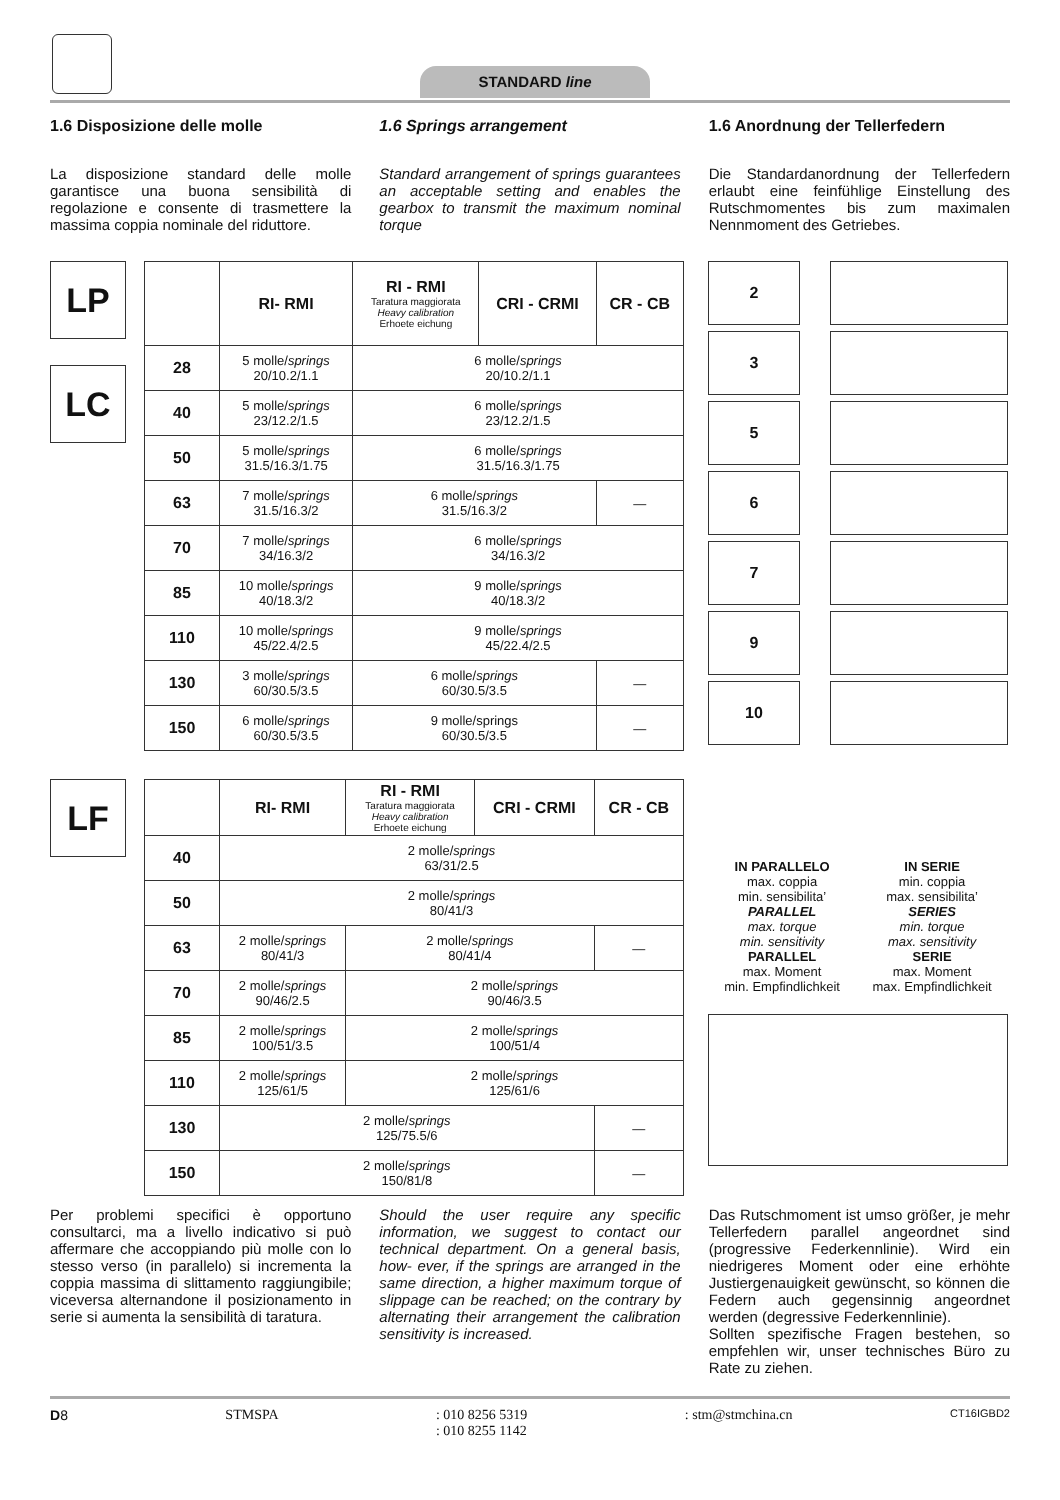STANDARD line
1.6 Disposizione delle molle
La disposizione standard delle molle garantisce una buona sensibilità di regolazione e consente di trasmettere la massima coppia nominale del riduttore.
1.6 Springs arrangement
Standard arrangement of springs guarantees an acceptable setting and enables the gearbox to transmit the maximum nominal torque
1.6 Anordnung der Tellerfedern
Die Standardanordnung der Tellerfedern erlaubt eine feinfühlige Einstellung des Rutschmomentes bis zum maximalen Nennmoment des Getriebes.
LP
LC
| | RI- RMI | RI - RMI Taratura maggiorata Heavy calibration Erhoete eichung | CRI - CRMI | CR - CB |
| --- | --- | --- | --- | --- |
| 28 | 5 molle/ springs 20/10.2/1.1 | 6 molle/ springs 20/10.2/1.1 | | |
| 40 | 5 molle/ springs 23/12.2/1.5 | 6 molle/ springs 23/12.2/1.5 | | |
| 50 | 5 molle/ springs 31.5/16.3/1.75 | 6 molle/ springs 31.5/16.3/1.75 | | |
| 63 | 7 molle/ springs 31.5/16.3/2 | 6 molle/ springs 31.5/16.3/2 | | — |
| 70 | 7 molle/ springs 34/16.3/2 | 6 molle/ springs 34/16.3/2 | | |
| 85 | 10 molle/ springs 40/18.3/2 | 9 molle/ springs 40/18.3/2 | | |
| 110 | 10 molle/ springs 45/22.4/2.5 | 9 molle/ springs 45/22.4/2.5 | | |
| 130 | 3 molle/ springs 60/30.5/3.5 | 6 molle/ springs 60/30.5/3.5 | | — |
| 150 | 6 molle/ springs 60/30.5/3.5 | 9 molle/springs 60/30.5/3.5 | | — |
2
3
5
6
7
9
10
LF
| | RI- RMI | RI - RMI Taratura maggiorata Heavy calibration Erhoete eichung | CRI - CRMI | CR - CB |
| --- | --- | --- | --- | --- |
| 40 | 2 molle/ springs 63/31/2.5 | | | |
| 50 | 2 molle/ springs 80/41/3 | | | |
| 63 | 2 molle/ springs 80/41/3 | 2 molle/ springs 80/41/4 | | — |
| 70 | 2 molle/ springs 90/46/2.5 | 2 molle/ springs 90/46/3.5 | | |
| 85 | 2 molle/ springs 100/51/3.5 | 2 molle/ springs 100/51/4 | | |
| 110 | 2 molle/ springs 125/61/5 | 2 molle/ springs 125/61/6 | | |
| 130 | 2 molle/ springs 125/75.5/6 | | | — |
| 150 | 2 molle/ springs 150/81/8 | | | — |
IN PARALLELO
max. coppia
min. sensibilita’
PARALLEL
max. torque
min. sensitivity
PARALLEL
max. Moment
min. Empfindlichkeit
IN SERIE
min. coppia
max. sensibilita’
SERIES
min. torque
max. sensitivity
SERIE
max. Moment
max. Empfindlichkeit
Per problemi specifici è opportuno consultarci, ma a livello indicativo si può affermare che accoppiando più molle con lo stesso verso (in parallelo) si incrementa la coppia massima di slittamento raggiungibile; viceversa alternandone il posizionamento in serie si aumenta la sensibilità di taratura.
Should the user require any specific information, we suggest to contact our technical department. On a general basis, how- ever, if the springs are arranged in the same direction, a higher maximum torque of slippage can be reached; on the contrary by alternating their arrangement the calibration sensitivity is increased.
Das Rutschmoment ist umso größer, je mehr Tellerfedern parallel angeordnet sind (progressive Federkennlinie). Wird ein niedrigeres Moment oder eine erhöhte Justiergenauigkeit gewünscht, so können die Federn auch gegensinnig angeordnet werden (degressive Federkennlinie).
Sollten spezifische Fragen bestehen, so empfehlen wir, unser technisches Büro zu Rate zu ziehen.
D8 STMSPA : 010 8256 5319
: 010 8255 1142
: stm@stmchina.cn
CT16IGBD2